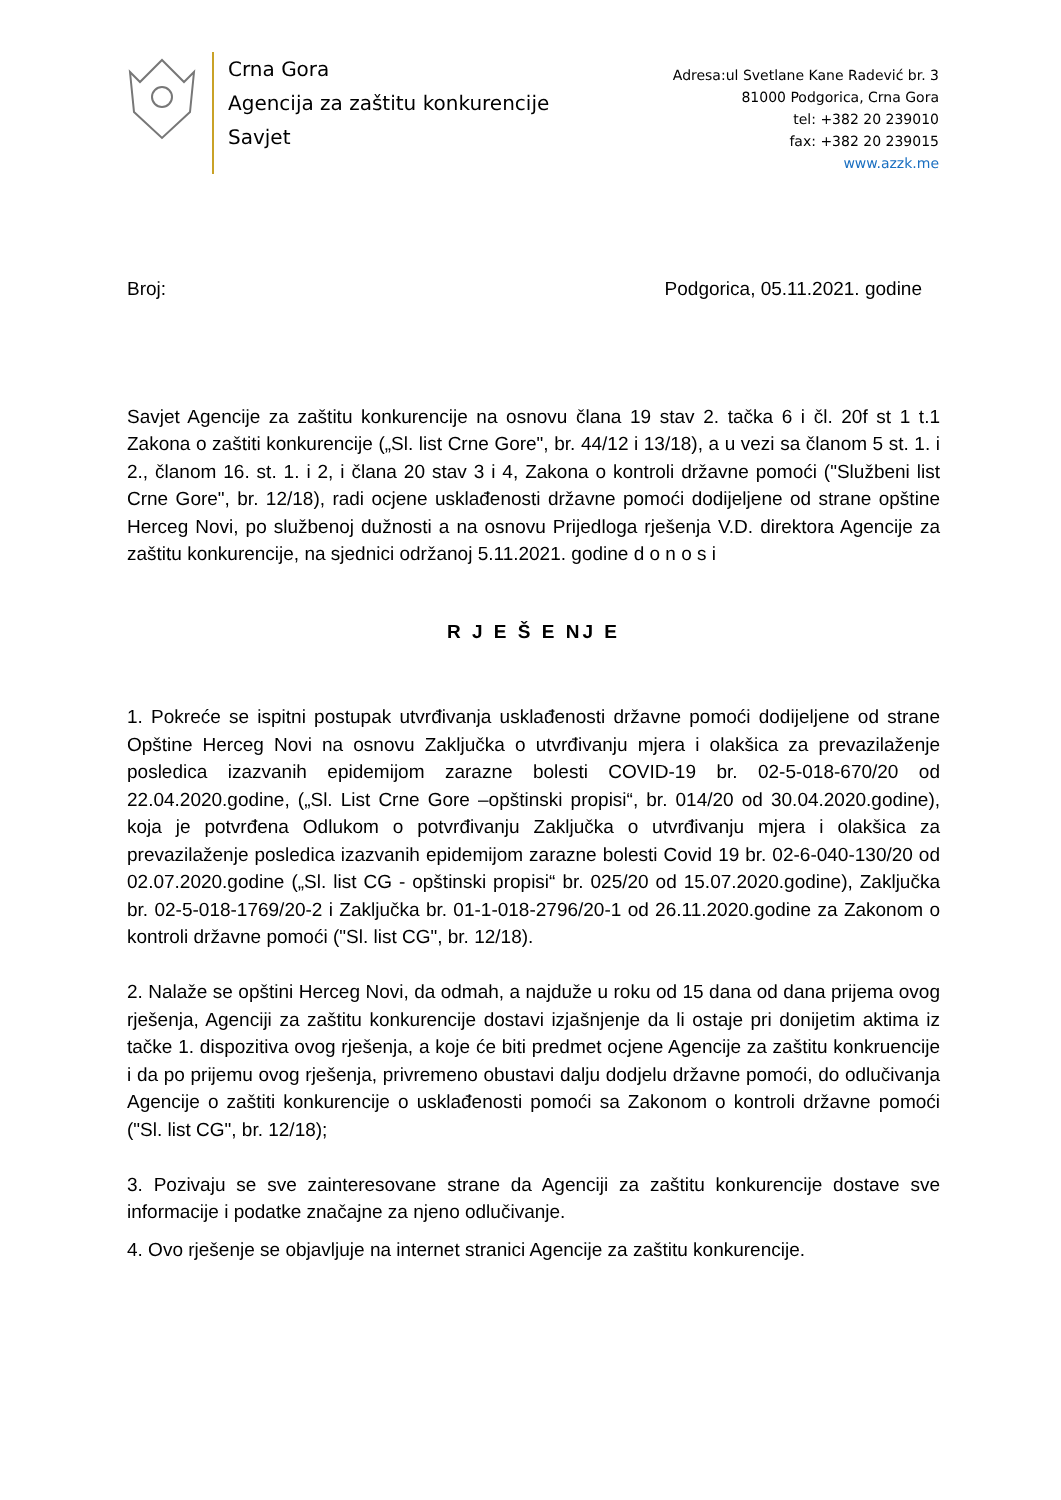Crna Gora
Agencija za zaštitu konkurencije
Savjet
Adresa:ul Svetlane Kane Radević br. 3
81000 Podgorica, Crna Gora
tel: +382 20 239010
fax: +382 20 239015
www.azzk.me
Broj: Podgorica, 05.11.2021. godine
Savjet Agencije za zaštitu konkurencije na osnovu člana 19 stav 2. tačka 6 i čl. 20f st 1 t.1 Zakona o zaštiti konkurencije („Sl. list Crne Gore", br. 44/12 i 13/18), a u vezi sa članom 5 st. 1. i 2., članom 16. st. 1. i 2, i člana 20 stav 3 i 4, Zakona o kontroli državne pomoći ("Službeni list Crne Gore", br. 12/18), radi ocjene usklađenosti državne pomoći dodijeljene od strane opštine Herceg Novi, po službenoj dužnosti a na osnovu Prijedloga rješenja V.D. direktora Agencije za zaštitu konkurencije, na sjednici održanoj 5.11.2021. godine d o n o s i
R J E Š E NJ E
1. Pokreće se ispitni postupak utvrđivanja usklađenosti državne pomoći dodijeljene od strane Opštine Herceg Novi na osnovu Zaključka o utvrđivanju mjera i olakšica za prevazilaženje posledica izazvanih epidemijom zarazne bolesti COVID-19 br. 02-5-018-670/20 od 22.04.2020.godine, („Sl. List Crne Gore –opštinski propisi“, br. 014/20 od 30.04.2020.godine), koja je potvrđena Odlukom o potvrđivanju Zaključka o utvrđivanju mjera i olakšica za prevazilaženje posledica izazvanih epidemijom zarazne bolesti Covid 19 br. 02-6-040-130/20 od 02.07.2020.godine („Sl. list CG - opštinski propisi“ br. 025/20 od 15.07.2020.godine), Zaključka br. 02-5-018-1769/20-2 i Zaključka br. 01-1-018-2796/20-1 od 26.11.2020.godine za Zakonom o kontroli državne pomoći ("Sl. list CG", br. 12/18).
2. Nalaže se opštini Herceg Novi, da odmah, a najduže u roku od 15 dana od dana prijema ovog rješenja, Agenciji za zaštitu konkurencije dostavi izjašnjenje da li ostaje pri donijetim aktima iz tačke 1. dispozitiva ovog rješenja, a koje će biti predmet ocjene Agencije za zaštitu konkruencije i da po prijemu ovog rješenja, privremeno obustavi dalju dodjelu državne pomoći, do odlučivanja Agencije o zaštiti konkurencije o usklađenosti pomoći sa Zakonom o kontroli državne pomoći ("Sl. list CG", br. 12/18);
3. Pozivaju se sve zainteresovane strane da Agenciji za zaštitu konkurencije dostave sve informacije i podatke značajne za njeno odlučivanje.
4. Ovo rješenje se objavljuje na internet stranici Agencije za zaštitu konkurencije.